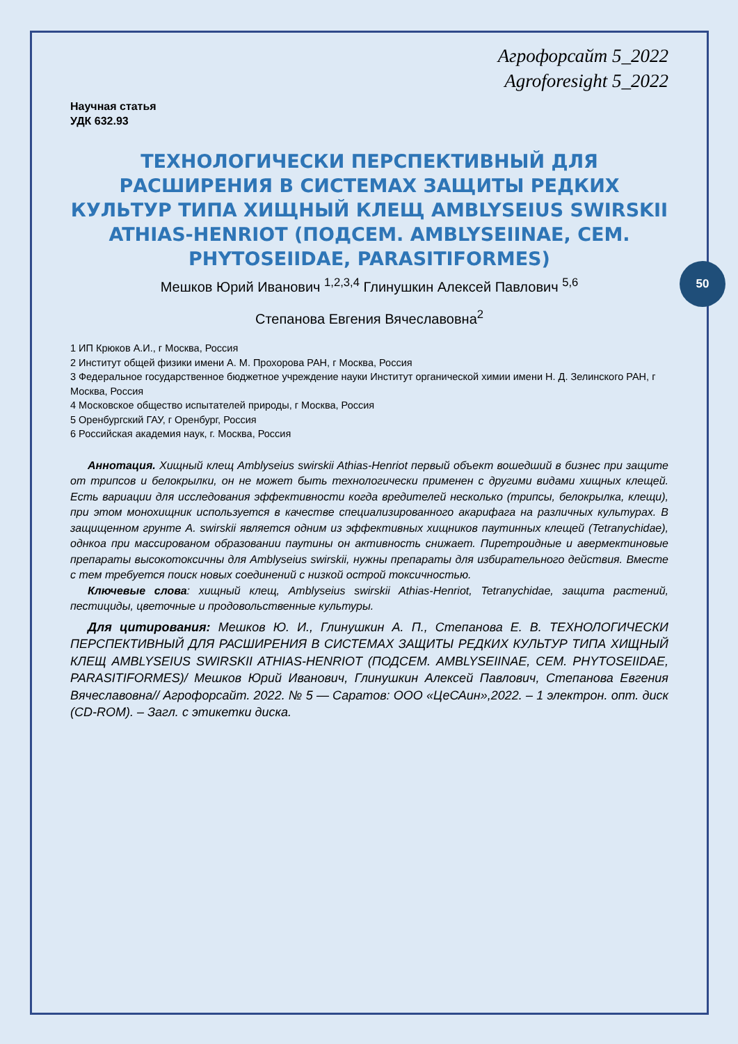50
Агрофорсайт 5_2022
Agroforesight 5_2022
Научная статья
УДК 632.93
ТЕХНОЛОГИЧЕСКИ ПЕРСПЕКТИВНЫЙ ДЛЯ РАСШИРЕНИЯ В СИСТЕМАХ ЗАЩИТЫ РЕДКИХ КУЛЬТУР ТИПА ХИЩНЫЙ КЛЕЩ AMBLYSEIUS SWIRSKII ATHIAS-HENRIOT (ПОДСЕМ. AMBLYSEIINAE, СЕМ. PHYTOSEIIDAE, PARASITIFORMES)
Мешков Юрий Иванович <sup>1,2,3,4</sup> Глинушкин Алексей Павлович <sup>5,6</sup>
Степанова Евгения Вячеславовна<sup>2</sup>
1 ИП Крюков А.И., г Москва, Россия
2 Институт общей физики имени А. М. Прохорова РАН, г Москва, Россия
3 Федеральное государственное бюджетное учреждение науки Институт органической химии имени Н. Д. Зелинского РАН, г Москва, Россия
4 Московское общество испытателей природы, г Москва, Россия
5 Оренбургский ГАУ, г Оренбург, Россия
6 Российская академия наук, г. Москва, Россия
Аннотация. Хищный клещ Amblyseius swirskii Athias-Henriot первый объект вошедший в бизнес при защите от трипсов и белокрылки, он не может быть технологически применен с другими видами хищных клещей. Есть вариации для исследования эффективности когда вредителей несколько (трипсы, белокрылка, клещи), при этом монохищник используется в качестве специализированного акарифага на различных культурах. В защищенном грунте A. swirskii является одним из эффективных хищников паутинных клещей (Tetranychidae), однкоа при массированом образовании паутины он активность снижает. Пиретроидные и авермектиновые препараты высокотоксичны для Amblyseius swirskii, нужны препараты для избирательного действия. Вместе с тем требуется поиск новых соединений с низкой острой токсичностью.
Ключевые слова: хищный клещ, Amblyseius swirskii Athias-Henriot, Tetranychidae, защита растений, пестициды, цветочные и продовольственные культуры.
Для цитирования: Мешков Ю. И., Глинушкин А. П., Степанова Е. В. ТЕХНОЛОГИЧЕСКИ ПЕРСПЕКТИВНЫЙ ДЛЯ РАСШИРЕНИЯ В СИСТЕМАХ ЗАЩИТЫ РЕДКИХ КУЛЬТУР ТИПА ХИЩНЫЙ КЛЕЩ AMBLYSEIUS SWIRSKII ATHIAS-HENRIOT (ПОДСЕМ. AMBLYSEIINAE, СЕМ. PHYTOSEIIDAE, PARASITIFORMES)/ Мешков Юрий Иванович, Глинушкин Алексей Павлович, Степанова Евгения Вячеславовна// Агрофорсайт. 2022. № 5 — Саратов: ООО «ЦеСАин»,2022. – 1 электрон. опт. диск (CD-ROM). – Загл. с этикетки диска.